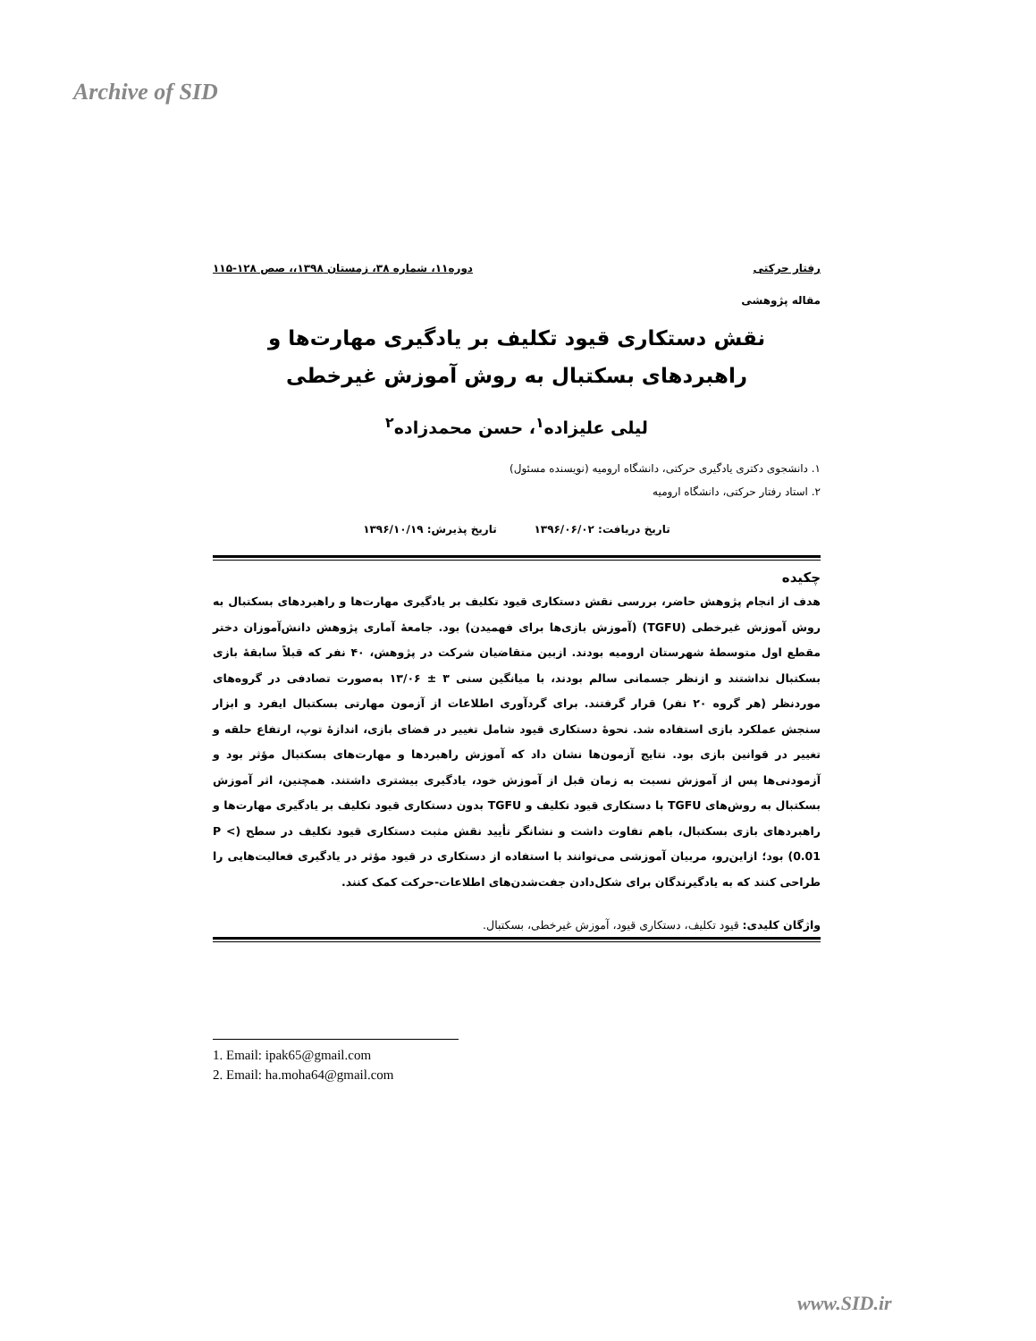Archive of SID
رفتار حرکتی دوره۱۱، شماره ۳۸، زمستان ۱۳۹۸،، صص ۱۲۸-۱۱۵
مقاله پژوهشی
نقش دستکاری قیود تکلیف بر یادگیری مهارت‌ها و راهبردهای بسکتبال به روش آموزش غیرخطی
لیلی علیزاده<sup>۱</sup>، حسن محمدزاده<sup>۲</sup>
۱. دانشجوی دکتری یادگیری حرکتی، دانشگاه ارومیه (نویسنده مسئول)
۲. استاد رفتار حرکتی، دانشگاه ارومیه
تاریخ دریافت: ۱۳۹۶/۰۶/۰۲ تاریخ پذیرش: ۱۳۹۶/۱۰/۱۹
چکیده
هدف از انجام پژوهش حاضر، بررسی نقش دستکاری قیود تکلیف بر یادگیری مهارت‌ها و راهبردهای بسکتبال به روش آموزش غیرخطی (TGFU) (آموزش بازی‌ها برای فهمیدن) بود. جامعهٔ آماری پژوهش دانش‌آموزان دختر مقطع اول متوسطهٔ شهرستان ارومیه بودند. ازبین متقاضیان شرکت در پژوهش، ۴۰ نفر که قبلاً سابقهٔ بازی بسکتبال نداشتند و ازنظر جسمانی سالم بودند، با میانگین سنی ۳ ± ۱۳/۰۶ به‌صورت تصادفی در گروه‌های موردنظر (هر گروه ۲۰ نفر) قرار گرفتند. برای گردآوری اطلاعات از آزمون مهارتی بسکتبال ایفرد و ابزار سنجش عملکرد بازی استفاده شد. نحوهٔ دستکاری قیود شامل تغییر در فضای بازی، اندازهٔ توپ، ارتفاع حلقه و تغییر در قوانین بازی بود. نتایج آزمون‌ها نشان داد که آموزش راهبردها و مهارت‌های بسکتبال مؤثر بود و آزمودنی‌ها پس از آموزش نسبت به زمان قبل از آموزش خود، یادگیری بیشتری داشتند. همچنین، اثر آموزش بسکتبال به روش‌های TGFU با دستکاری قیود تکلیف و TGFU بدون دستکاری قیود تکلیف بر یادگیری مهارت‌ها و راهبردهای بازی بسکتبال، باهم تفاوت داشت و نشانگر تأیید نقش مثبت دستکاری قیود تکلیف در سطح (P < 0.01) بود؛ ازاین‌رو، مربیان آموزشی می‌توانند با استفاده از دستکاری در قیود مؤثر در یادگیری فعالیت‌هایی را طراحی کنند که به یادگیرندگان برای شکل‌دادن جفت‌شدن‌های اطلاعات-حرکت کمک کنند.
واژگان کلیدی: قیود تکلیف، دستکاری قیود، آموزش غیرخطی، بسکتبال.
1. Email: ipak65@gmail.com
2. Email: ha.moha64@gmail.com
www.SID.ir